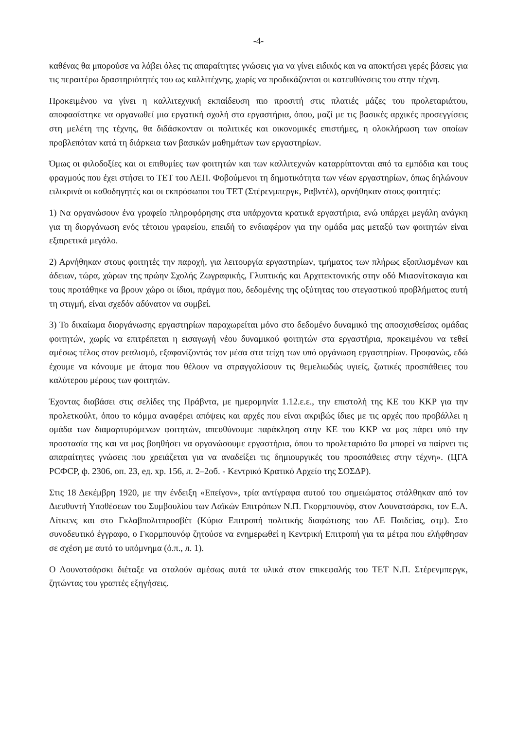-4-
καθένας θα μπορούσε να λάβει όλες τις απαραίτητες γνώσεις για να γίνει ειδικός και να αποκτήσει γερές βάσεις για τις περαιτέρω δραστηριότητές του ως καλλιτέχνης, χωρίς να προδικάζονται οι κατευθύνσεις του στην τέχνη.
Προκειμένου να γίνει η καλλιτεχνική εκπαίδευση πιο προσιτή στις πλατιές μάζες του προλεταριάτου, αποφασίστηκε να οργανωθεί μια εργατική σχολή στα εργαστήρια, όπου, μαζί με τις βασικές αρχικές προσεγγίσεις στη μελέτη της τέχνης, θα διδάσκονταν οι πολιτικές και οικονομικές επιστήμες, η ολοκλήρωση των οποίων προβλεπόταν κατά τη διάρκεια των βασικών μαθημάτων των εργαστηρίων.
Όμως οι φιλοδοξίες και οι επιθυμίες των φοιτητών και των καλλιτεχνών καταρρίπτονται από τα εμπόδια και τους φραγμούς που έχει στήσει το ΤΕΤ του ΛΕΠ. Φοβούμενοι τη δημοτικότητα των νέων εργαστηρίων, όπως δηλώνουν ειλικρινά οι καθοδηγητές και οι εκπρόσωποι του ΤΕΤ (Στέρενμπεργκ, Ραβντέλ), αρνήθηκαν στους φοιτητές:
1) Να οργανώσουν ένα γραφείο πληροφόρησης στα υπάρχοντα κρατικά εργαστήρια, ενώ υπάρχει μεγάλη ανάγκη για τη διοργάνωση ενός τέτοιου γραφείου, επειδή το ενδιαφέρον για την ομάδα μας μεταξύ των φοιτητών είναι εξαιρετικά μεγάλο.
2) Αρνήθηκαν στους φοιτητές την παροχή, για λειτουργία εργαστηρίων, τμήματος των πλήρως εξοπλισμένων και άδειων, τώρα, χώρων της πρώην Σχολής Ζωγραφικής, Γλυπτικής και Αρχιτεκτονικής στην οδό Μιασνίτσκαγια και τους προτάθηκε να βρουν χώρο οι ίδιοι, πράγμα που, δεδομένης της οξύτητας του στεγαστικού προβλήματος αυτή τη στιγμή, είναι σχεδόν αδύνατον να συμβεί.
3) Το δικαίωμα διοργάνωσης εργαστηρίων παραχωρείται μόνο στο δεδομένο δυναμικό της αποσχισθείσας ομάδας φοιτητών, χωρίς να επιτρέπεται η εισαγωγή νέου δυναμικού φοιτητών στα εργαστήρια, προκειμένου να τεθεί αμέσως τέλος στον ρεαλισμό, εξαφανίζοντάς τον μέσα στα τείχη των υπό οργάνωση εργαστηρίων. Προφανώς, εδώ έχουμε να κάνουμε με άτομα που θέλουν να στραγγαλίσουν τις θεμελιωδώς υγιείς, ζωτικές προσπάθειες του καλύτερου μέρους των φοιτητών.
Έχοντας διαβάσει στις σελίδες της Πράβντα, με ημερομηνία 1.12.ε.ε., την επιστολή της ΚΕ του ΚΚΡ για την προλετκούλτ, όπου το κόμμα αναφέρει απόψεις και αρχές που είναι ακριβώς ίδιες με τις αρχές που προβάλλει η ομάδα των διαμαρτυρόμενων φοιτητών, απευθύνουμε παράκληση στην ΚΕ του ΚΚΡ να μας πάρει υπό την προστασία της και να μας βοηθήσει να οργανώσουμε εργαστήρια, όπου το προλεταριάτο θα μπορεί να παίρνει τις απαραίτητες γνώσεις που χρειάζεται για να αναδείξει τις δημιουργικές του προσπάθειες στην τέχνη». (ЦГА РСФСР, ф. 2306, оп. 23, ед. хр. 156, л. 2–2об. - Κεντρικό Κρατικό Αρχείο της ΣΟΣΔΡ).
Στις 18 Δεκέμβρη 1920, με την ένδειξη «Επείγον», τρία αντίγραφα αυτού του σημειώματος στάλθηκαν από τον Διευθυντή Υποθέσεων του Συμβουλίου των Λαϊκών Επιτρόπων Ν.Π. Γκορμπουνόφ, στον Λουνατσάρσκι, τον Ε.Α. Λίτκενς και στο Γκλαβπολιτπροσβέτ (Κύρια Επιτροπή πολιτικής διαφώτισης του ΛΕ Παιδείας, στμ). Στο συνοδευτικό έγγραφο, ο Γκορμπουνόφ ζητούσε να ενημερωθεί η Κεντρική Επιτροπή για τα μέτρα που ελήφθησαν σε σχέση με αυτό το υπόμνημα (ό.π., л. 1).
Ο Λουνατσάρσκι διέταξε να σταλούν αμέσως αυτά τα υλικά στον επικεφαλής του ΤΕΤ Ν.Π. Στέρενμπεργκ, ζητώντας του γραπτές εξηγήσεις.